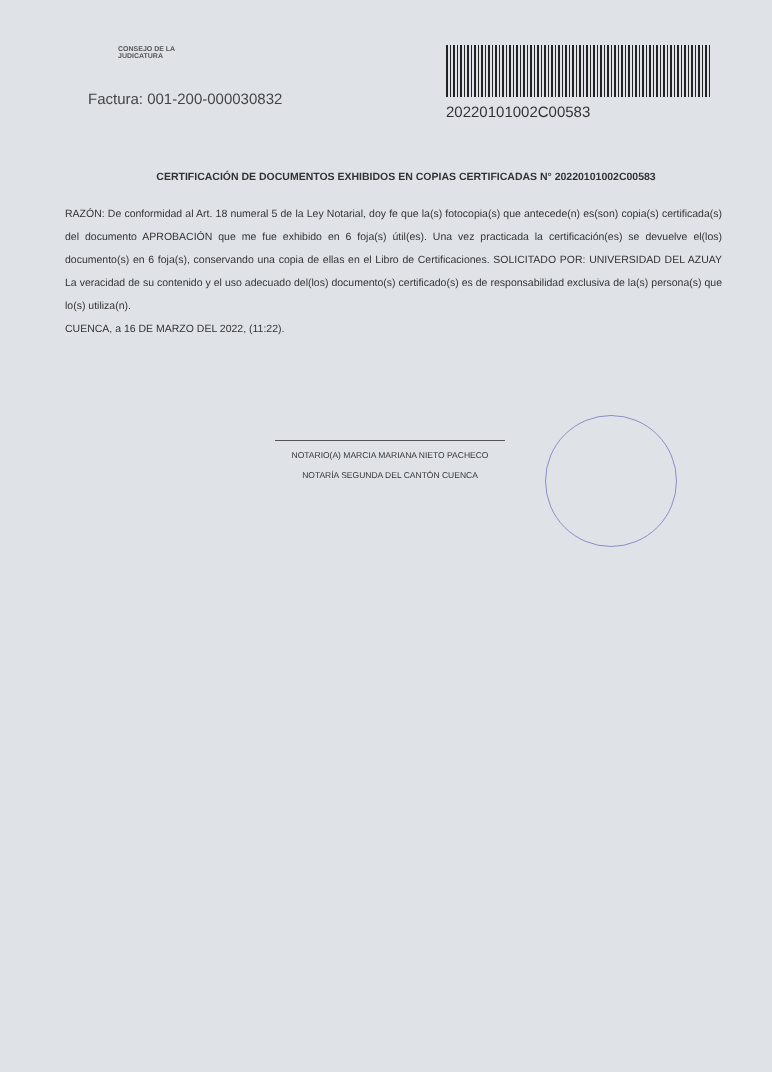CONSEJO DE LA
JUDICATURA
Factura: 001-200-000030832
20220101002C00583
CERTIFICACIÓN DE DOCUMENTOS EXHIBIDOS EN COPIAS CERTIFICADAS N° 20220101002C00583
RAZÓN: De conformidad al Art. 18 numeral 5 de la Ley Notarial, doy fe que la(s) fotocopia(s) que antecede(n) es(son) copia(s) certificada(s) del documento APROBACIÓN que me fue exhibido en 6 foja(s) útil(es). Una vez practicada la certificación(es) se devuelve el(los) documento(s) en 6 foja(s), conservando una copia de ellas en el Libro de Certificaciones. SOLICITADO POR: UNIVERSIDAD DEL AZUAY La veracidad de su contenido y el uso adecuado del(los) documento(s) certificado(s) es de responsabilidad exclusiva de la(s) persona(s) que lo(s) utiliza(n).
CUENCA, a 16 DE MARZO DEL 2022, (11:22).
NOTARIO(A) MARCIA MARIANA NIETO PACHECO
NOTARÍA SEGUNDA DEL CANTÓN CUENCA